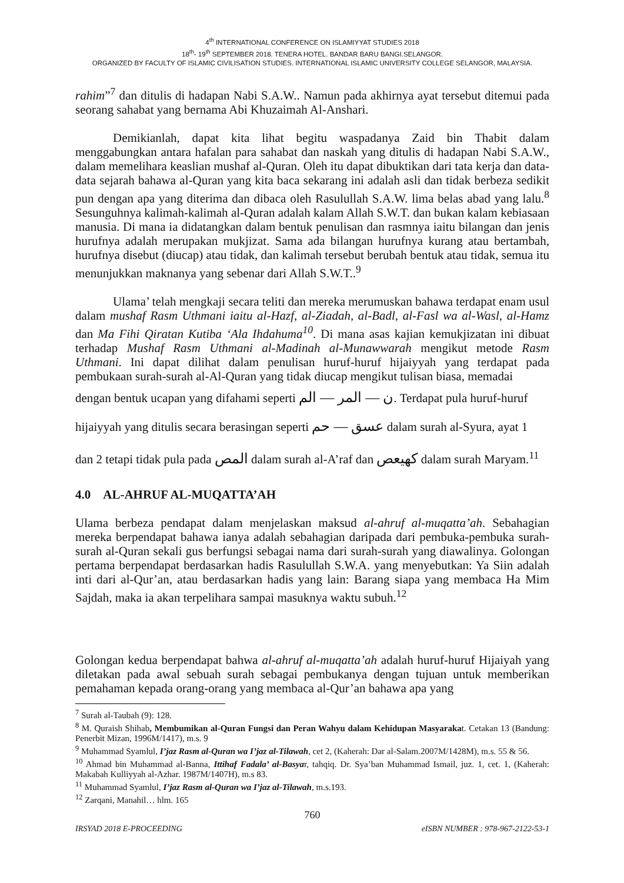4<sup>th</sup> INTERNATIONAL CONFERENCE ON ISLAMIYYAT STUDIES 2018
18<sup>th</sup>- 19<sup>th</sup> SEPTEMBER 2018. TENERA HOTEL. BANDAR BARU BANGI.SELANGOR.
ORGANIZED BY FACULTY OF ISLAMIC CIVILISATION STUDIES. INTERNATIONAL ISLAMIC UNIVERSITY COLLEGE SELANGOR, MALAYSIA.
rahim”<sup>7</sup> dan ditulis di hadapan Nabi S.A.W.. Namun pada akhirnya ayat tersebut ditemui pada seorang sahabat yang bernama Abi Khuzaimah Al-Anshari.
Demikianlah, dapat kita lihat begitu waspadanya Zaid bin Thabit dalam menggabungkan antara hafalan para sahabat dan naskah yang ditulis di hadapan Nabi S.A.W., dalam memelihara keaslian mushaf al-Quran. Oleh itu dapat dibuktikan dari tata kerja dan data-data sejarah bahawa al-Quran yang kita baca sekarang ini adalah asli dan tidak berbeza sedikit pun dengan apa yang diterima dan dibaca oleh Rasulullah S.A.W. lima belas abad yang lalu.<sup>8</sup> Sesunguhnya kalimah-kalimah al-Quran adalah kalam Allah S.W.T. dan bukan kalam kebiasaan manusia. Di mana ia didatangkan dalam bentuk penulisan dan rasmnya iaitu bilangan dan jenis hurufnya adalah merupakan mukjizat. Sama ada bilangan hurufnya kurang atau bertambah, hurufnya disebut (diucap) atau tidak, dan kalimah tersebut berubah bentuk atau tidak, semua itu menunjukkan maknanya yang sebenar dari Allah S.W.T..<sup>9</sup>
Ulama’ telah mengkaji secara teliti dan mereka merumuskan bahawa terdapat enam usul dalam mushaf Rasm Uthmani iaitu al-Hazf, al-Ziadah, al-Badl, al-Fasl wa al-Wasl, al-Hamz dan Ma Fihi Qiratan Kutiba ‘Ala Ihdahuma<sup>10</sup>. Di mana asas kajian kemukjizatan ini dibuat terhadap Mushaf Rasm Uthmani al-Madinah al-Munawwarah mengikut metode Rasm Uthmani. Ini dapat dilihat dalam penulisan huruf-huruf hijaiyyah yang terdapat pada pembukaan surah-surah al-Al-Quran yang tidak diucap mengikut tulisan biasa, memadai
dengan bentuk ucapan yang difahami seperti ن — المر — الم. Terdapat pula huruf-huruf
hijaiyyah yang ditulis secara berasingan seperti عسق — حم dalam surah al-Syura, ayat 1
dan 2 tetapi tidak pula pada المص dalam surah al-A’raf dan كهيعص dalam surah Maryam.<sup>11</sup>
4.0 AL-AHRUF AL-MUQATTA’AH
Ulama berbeza pendapat dalam menjelaskan maksud al-ahruf al-muqatta’ah. Sebahagian mereka berpendapat bahawa ianya adalah sebahagian daripada dari pembuka-pembuka surah-surah al-Quran sekali gus berfungsi sebagai nama dari surah-surah yang diawalinya. Golongan pertama berpendapat berdasarkan hadis Rasulullah S.W.A. yang menyebutkan: Ya Siin adalah inti dari al-Qur’an, atau berdasarkan hadis yang lain: Barang siapa yang membaca Ha Mim Sajdah, maka ia akan terpelihara sampai masuknya waktu subuh.<sup>12</sup>
Golongan kedua berpendapat bahwa al-ahruf al-muqatta’ah adalah huruf-huruf Hijaiyah yang diletakan pada awal sebuah surah sebagai pembukanya dengan tujuan untuk memberikan pemahaman kepada orang-orang yang membaca al-Qur’an bahawa apa yang
<sup>7</sup> Surah al-Taubah (9): 128.
<sup>8</sup> M. Quraish Shihab, Membumikan al-Quran Fungsi dan Peran Wahyu dalam Kehidupan Masyarakat. Cetakan 13 (Bandung: Penerbit Mizan, 1996M/1417), m.s. 9
<sup>9</sup> Muhammad Syamlul, I’jaz Rasm al-Quran wa I’jaz al-Tilawah, cet 2, (Kaherah: Dar al-Salam.2007M/1428M), m.s. 55 & 56.
<sup>10</sup> Ahmad bin Muhammad al-Banna, Ittihaf Fadala’ al-Basyar, tahqiq. Dr. Sya’ban Muhammad Ismail, juz. 1, cet. 1, (Kaherah: Makabah Kulliyyah al-Azhar. 1987M/1407H), m.s 83.
<sup>11</sup> Muhammad Syamlul, I’jaz Rasm al-Quran wa I’jaz al-Tilawah, m.s.193.
<sup>12</sup> Zarqani, Manahil… hlm. 165
760
IRSYAD 2018 E-PROCEEDING eISBN NUMBER : 978-967-2122-53-1